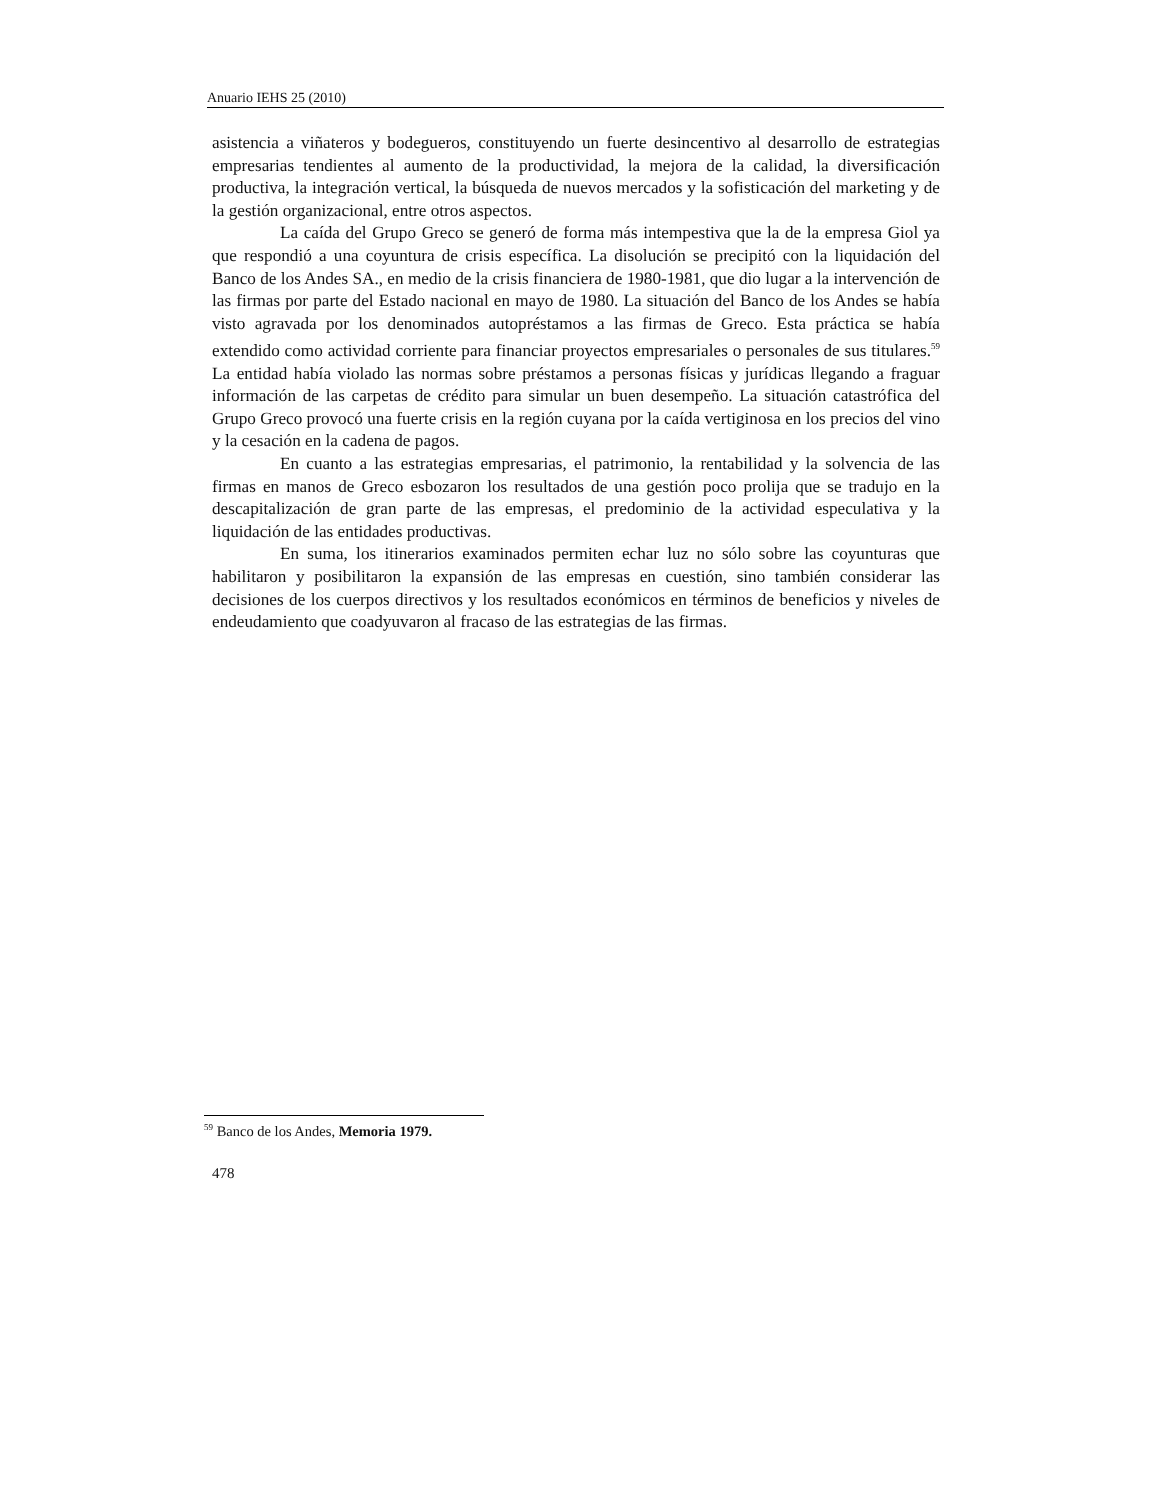Anuario IEHS 25 (2010)
asistencia a viñateros y bodegueros, constituyendo un fuerte desincentivo al desarrollo de estrategias empresarias tendientes al aumento de la productividad, la mejora de la calidad, la diversificación productiva, la integración vertical, la búsqueda de nuevos mercados y la sofisticación del marketing y de la gestión organizacional, entre otros aspectos.
La caída del Grupo Greco se generó de forma más intempestiva que la de la empresa Giol ya que respondió a una coyuntura de crisis específica. La disolución se precipitó con la liquidación del Banco de los Andes SA., en medio de la crisis financiera de 1980-1981, que dio lugar a la intervención de las firmas por parte del Estado nacional en mayo de 1980. La situación del Banco de los Andes se había visto agravada por los denominados autopréstamos a las firmas de Greco. Esta práctica se había extendido como actividad corriente para financiar proyectos empresariales o personales de sus titulares.<sup>59</sup> La entidad había violado las normas sobre préstamos a personas físicas y jurídicas llegando a fraguar información de las carpetas de crédito para simular un buen desempeño. La situación catastrófica del Grupo Greco provocó una fuerte crisis en la región cuyana por la caída vertiginosa en los precios del vino y la cesación en la cadena de pagos.
En cuanto a las estrategias empresarias, el patrimonio, la rentabilidad y la solvencia de las firmas en manos de Greco esbozaron los resultados de una gestión poco prolija que se tradujo en la descapitalización de gran parte de las empresas, el predominio de la actividad especulativa y la liquidación de las entidades productivas.
En suma, los itinerarios examinados permiten echar luz no sólo sobre las coyunturas que habilitaron y posibilitaron la expansión de las empresas en cuestión, sino también considerar las decisiones de los cuerpos directivos y los resultados económicos en términos de beneficios y niveles de endeudamiento que coadyuvaron al fracaso de las estrategias de las firmas.
<sup>59</sup> Banco de los Andes, Memoria 1979.
478